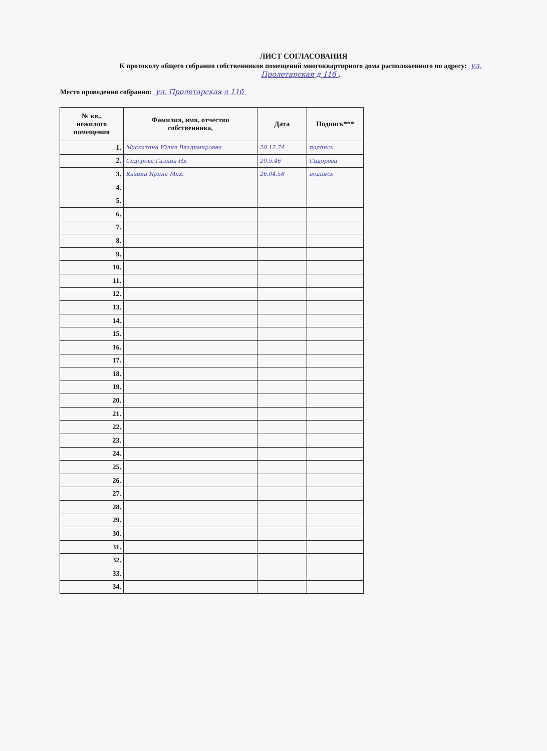ЛИСТ СОГЛАСОВАНИЯ
К протоколу общего собрания собственников помещений многоквартирного дома расположенного по адресу: ул. Пролетарская д 11б ,
Место проведения собрания: ул. Пролетарская д 11б
| № кв., нежилого помещения | Фамилия, имя, отчество собственника, | Дата | Подпись*** |
| --- | --- | --- | --- |
| 1. | Мускатина Юлия Владимировна | 20.12.74 | подпись |
| 2. | Сидорова Галина Ив. | 20.5.46 | Сидорова |
| 3. | Казина Ирина Мих. | 26.04.58 | подпись |
| 4. | | | |
| 5. | | | |
| 6. | | | |
| 7. | | | |
| 8. | | | |
| 9. | | | |
| 10. | | | |
| 11. | | | |
| 12. | | | |
| 13. | | | |
| 14. | | | |
| 15. | | | |
| 16. | | | |
| 17. | | | |
| 18. | | | |
| 19. | | | |
| 20. | | | |
| 21. | | | |
| 22. | | | |
| 23. | | | |
| 24. | | | |
| 25. | | | |
| 26. | | | |
| 27. | | | |
| 28. | | | |
| 29. | | | |
| 30. | | | |
| 31. | | | |
| 32. | | | |
| 33. | | | |
| 34. | | | |